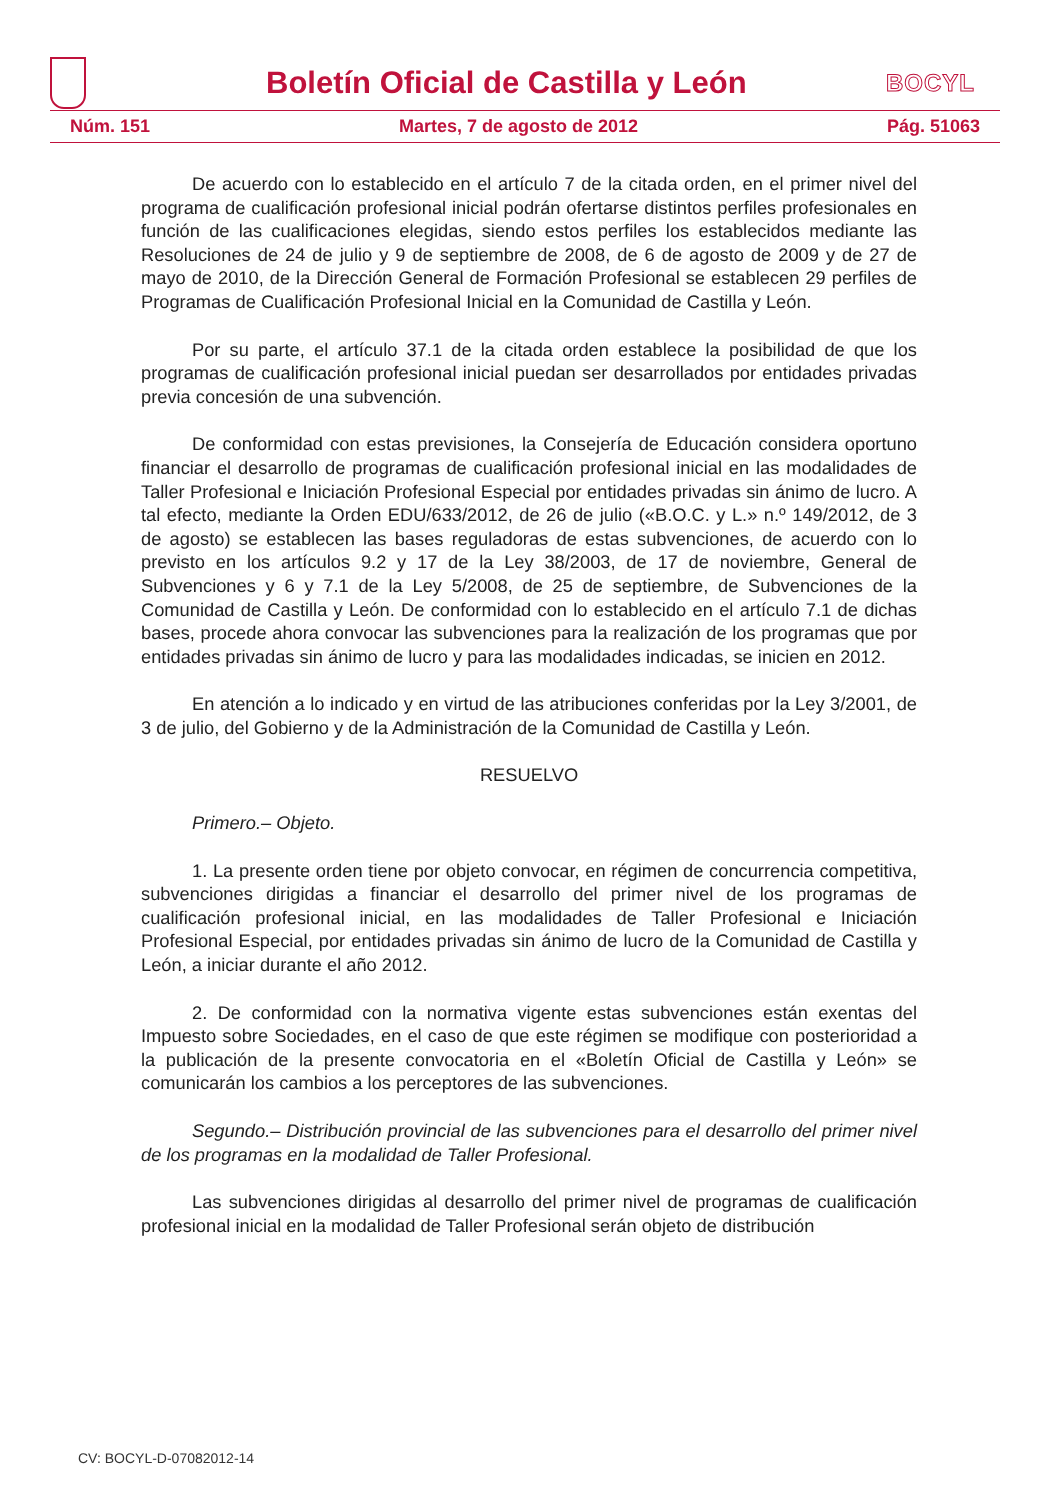Boletín Oficial de Castilla y León
BOCYL
Núm. 151 Martes, 7 de agosto de 2012 Pág. 51063
De acuerdo con lo establecido en el artículo 7 de la citada orden, en el primer nivel del programa de cualificación profesional inicial podrán ofertarse distintos perfiles profesionales en función de las cualificaciones elegidas, siendo estos perfiles los establecidos mediante las Resoluciones de 24 de julio y 9 de septiembre de 2008, de 6 de agosto de 2009 y de 27 de mayo de 2010, de la Dirección General de Formación Profesional se establecen 29 perfiles de Programas de Cualificación Profesional Inicial en la Comunidad de Castilla y León.
Por su parte, el artículo 37.1 de la citada orden establece la posibilidad de que los programas de cualificación profesional inicial puedan ser desarrollados por entidades privadas previa concesión de una subvención.
De conformidad con estas previsiones, la Consejería de Educación considera oportuno financiar el desarrollo de programas de cualificación profesional inicial en las modalidades de Taller Profesional e Iniciación Profesional Especial por entidades privadas sin ánimo de lucro. A tal efecto, mediante la Orden EDU/633/2012, de 26 de julio («B.O.C. y L.» n.º 149/2012, de 3 de agosto) se establecen las bases reguladoras de estas subvenciones, de acuerdo con lo previsto en los artículos 9.2 y 17 de la Ley 38/2003, de 17 de noviembre, General de Subvenciones y 6 y 7.1 de la Ley 5/2008, de 25 de septiembre, de Subvenciones de la Comunidad de Castilla y León. De conformidad con lo establecido en el artículo 7.1 de dichas bases, procede ahora convocar las subvenciones para la realización de los programas que por entidades privadas sin ánimo de lucro y para las modalidades indicadas, se inicien en 2012.
En atención a lo indicado y en virtud de las atribuciones conferidas por la Ley 3/2001, de 3 de julio, del Gobierno y de la Administración de la Comunidad de Castilla y León.
RESUELVO
Primero.– Objeto.
1. La presente orden tiene por objeto convocar, en régimen de concurrencia competitiva, subvenciones dirigidas a financiar el desarrollo del primer nivel de los programas de cualificación profesional inicial, en las modalidades de Taller Profesional e Iniciación Profesional Especial, por entidades privadas sin ánimo de lucro de la Comunidad de Castilla y León, a iniciar durante el año 2012.
2. De conformidad con la normativa vigente estas subvenciones están exentas del Impuesto sobre Sociedades, en el caso de que este régimen se modifique con posterioridad a la publicación de la presente convocatoria en el «Boletín Oficial de Castilla y León» se comunicarán los cambios a los perceptores de las subvenciones.
Segundo.– Distribución provincial de las subvenciones para el desarrollo del primer nivel de los programas en la modalidad de Taller Profesional.
Las subvenciones dirigidas al desarrollo del primer nivel de programas de cualificación profesional inicial en la modalidad de Taller Profesional serán objeto de distribución
CV: BOCYL-D-07082012-14